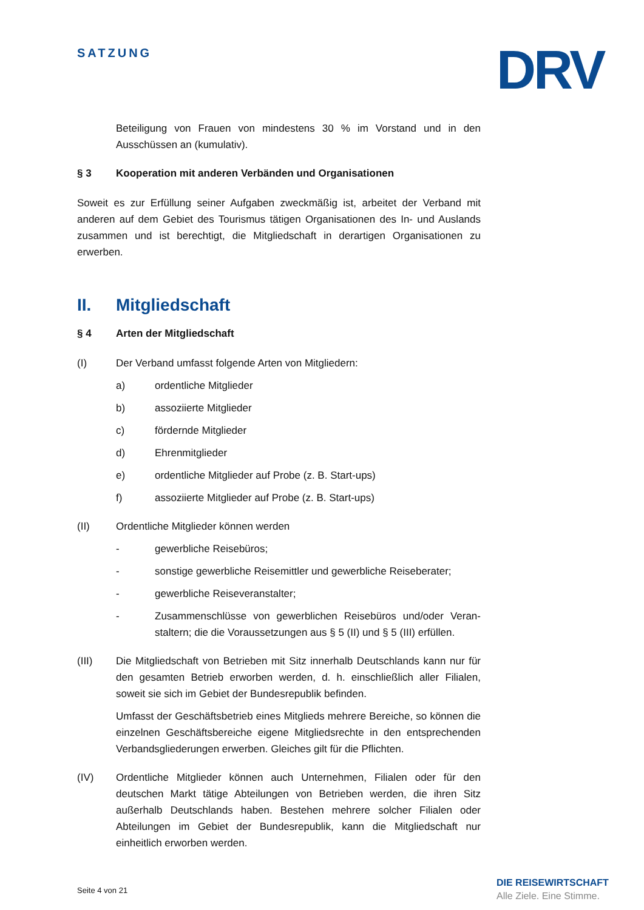SATZUNG DRV
Beteiligung von Frauen von mindestens 30 % im Vorstand und in den Ausschüssen an (kumulativ).
§ 3 Kooperation mit anderen Verbänden und Organisationen
Soweit es zur Erfüllung seiner Aufgaben zweckmäßig ist, arbeitet der Verband mit anderen auf dem Gebiet des Tourismus tätigen Organisationen des In- und Auslands zusammen und ist berechtigt, die Mitgliedschaft in derartigen Organisationen zu erwerben.
II. Mitgliedschaft
§ 4 Arten der Mitgliedschaft
(I) Der Verband umfasst folgende Arten von Mitgliedern:
a) ordentliche Mitglieder
b) assoziierte Mitglieder
c) fördernde Mitglieder
d) Ehrenmitglieder
e) ordentliche Mitglieder auf Probe (z. B. Start-ups)
f) assoziierte Mitglieder auf Probe (z. B. Start-ups)
(II) Ordentliche Mitglieder können werden
- gewerbliche Reisebüros;
- sonstige gewerbliche Reisemittler und gewerbliche Reiseberater;
- gewerbliche Reiseveranstalter;
- Zusammenschlüsse von gewerblichen Reisebüros und/oder Veran­staltern; die die Voraussetzungen aus § 5 (II) und § 5 (III) erfüllen.
(III) Die Mitgliedschaft von Betrieben mit Sitz innerhalb Deutschlands kann nur für den gesamten Betrieb erworben werden, d. h. einschließlich aller Filialen, soweit sie sich im Gebiet der Bundesrepublik befinden.
Umfasst der Geschäftsbetrieb eines Mitglieds mehrere Bereiche, so können die einzelnen Geschäftsbereiche eigene Mitgliedsrechte in den entsprechenden Verbandsgliederungen erwerben. Gleiches gilt für die Pflichten.
(IV) Ordentliche Mitglieder können auch Unternehmen, Filialen oder für den deutschen Markt tätige Abteilungen von Betrieben werden, die ihren Sitz außerhalb Deutschlands haben. Bestehen mehrere solcher Filialen oder Abteilungen im Gebiet der Bundesrepublik, kann die Mitgliedschaft nur einheitlich erworben werden.
Seite 4 von 21
DIE REISEWIRTSCHAFT
Alle Ziele. Eine Stimme.